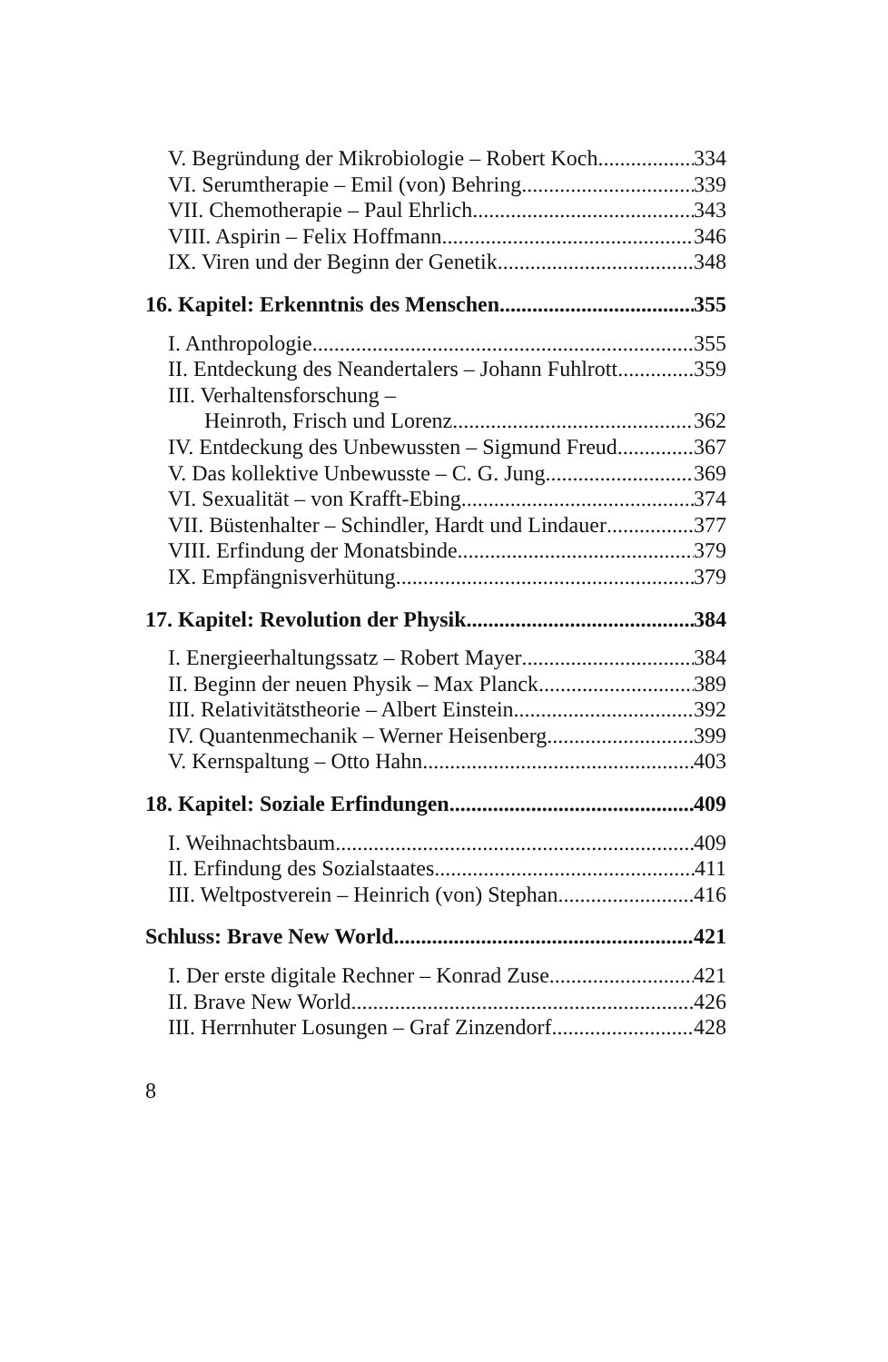V. Begründung der Mikrobiologie – Robert Koch 334
VI. Serumtherapie – Emil (von) Behring 339
VII. Chemotherapie – Paul Ehrlich 343
VIII. Aspirin – Felix Hoffmann 346
IX. Viren und der Beginn der Genetik 348
16. Kapitel: Erkenntnis des Menschen 355
I. Anthropologie 355
II. Entdeckung des Neandertalers – Johann Fuhlrott 359
III. Verhaltensforschung –
Heinroth, Frisch und Lorenz 362
IV. Entdeckung des Unbewussten – Sigmund Freud 367
V. Das kollektive Unbewusste – C. G. Jung 369
VI. Sexualität – von Krafft-Ebing 374
VII. Büstenhalter – Schindler, Hardt und Lindauer 377
VIII. Erfindung der Monatsbinde 379
IX. Empfängnisverhütung 379
17. Kapitel: Revolution der Physik 384
I. Energieerhaltungssatz – Robert Mayer 384
II. Beginn der neuen Physik – Max Planck 389
III. Relativitätstheorie – Albert Einstein 392
IV. Quantenmechanik – Werner Heisenberg 399
V. Kernspaltung – Otto Hahn 403
18. Kapitel: Soziale Erfindungen 409
I. Weihnachtsbaum 409
II. Erfindung des Sozialstaates 411
III. Weltpostverein – Heinrich (von) Stephan 416
Schluss: Brave New World 421
I. Der erste digitale Rechner – Konrad Zuse 421
II. Brave New World 426
III. Herrnhuter Losungen – Graf Zinzendorf 428
8